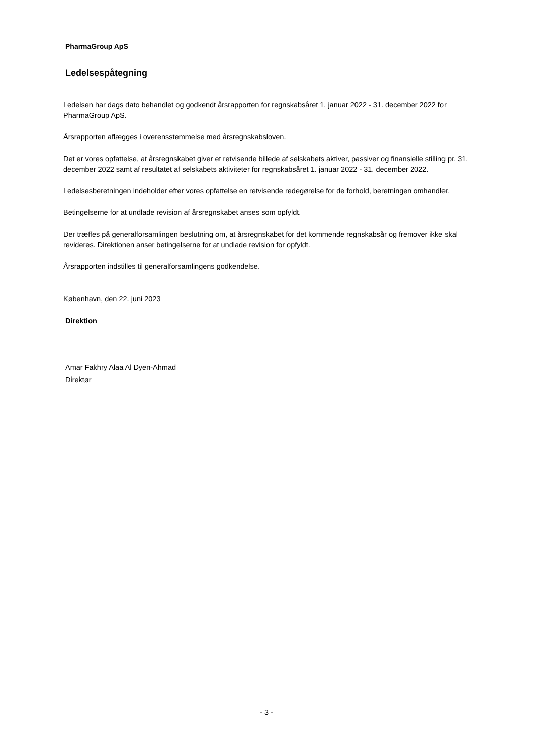PharmaGroup ApS
Ledelsespåtegning
Ledelsen har dags dato behandlet og godkendt årsrapporten for regnskabsåret 1. januar 2022 - 31. december 2022 for PharmaGroup ApS.
Årsrapporten aflægges i overensstemmelse med årsregnskabsloven.
Det er vores opfattelse, at årsregnskabet giver et retvisende billede af selskabets aktiver, passiver og finansielle stilling pr. 31. december 2022 samt af resultatet af selskabets aktiviteter for regnskabsåret 1. januar 2022 - 31. december 2022.
Ledelsesberetningen indeholder efter vores opfattelse en retvisende redegørelse for de forhold, beretningen omhandler.
Betingelserne for at undlade revision af årsregnskabet anses som opfyldt.
Der træffes på generalforsamlingen beslutning om, at årsregnskabet for det kommende regnskabsår og fremover ikke skal revideres. Direktionen anser betingelserne for at undlade revision for opfyldt.
Årsrapporten indstilles til generalforsamlingens godkendelse.
København, den 22. juni 2023
Direktion
Amar Fakhry Alaa Al Dyen-Ahmad
Direktør
- 3 -